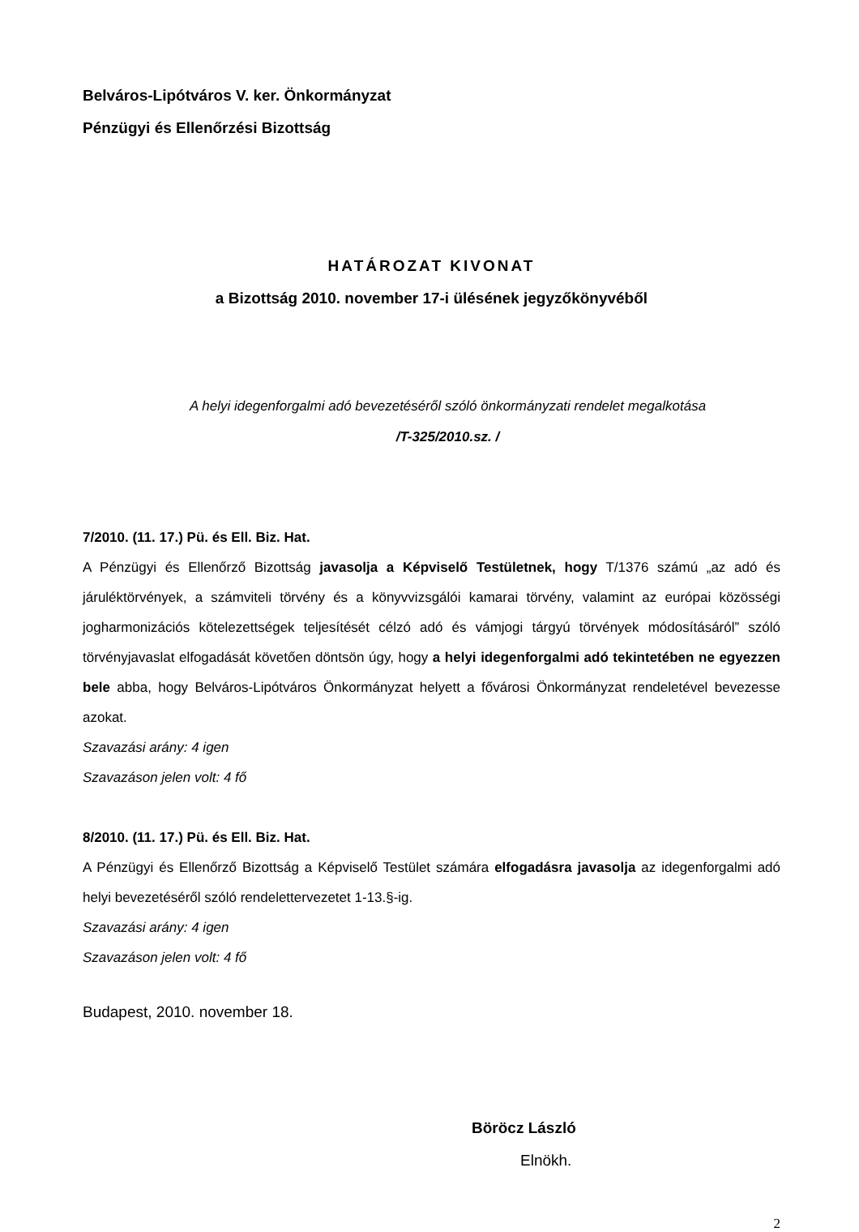Belváros-Lipótváros V. ker. Önkormányzat
Pénzügyi és Ellenőrzési Bizottság
HATÁROZAT KIVONAT
a Bizottság 2010. november 17-i ülésének jegyzőkönyvéből
A helyi idegenforgalmi adó bevezetéséről szóló önkormányzati rendelet megalkotása
/T-325/2010.sz. /
7/2010. (11. 17.) Pü. és Ell. Biz. Hat.
A Pénzügyi és Ellenőrző Bizottság javasolja a Képviselő Testületnek, hogy T/1376 számú „az adó és járuléktörvények, a számviteli törvény és a könyvvizsgálói kamarai törvény, valamint az európai közösségi jogharmonizációs kötelezettségek teljesítését célzó adó és vámjogi tárgyú törvények módosításáról” szóló törvényjavaslat elfogadását követően döntsön úgy, hogy a helyi idegenforgalmi adó tekintetében ne egyezzen bele abba, hogy Belváros-Lipótváros Önkormányzat helyett a fővárosi Önkormányzat rendeletével bevezesse azokat.
Szavazási arány: 4 igen
Szavazáson jelen volt: 4 fő
8/2010. (11. 17.) Pü. és Ell. Biz. Hat.
A Pénzügyi és Ellenőrző Bizottság a Képviselő Testület számára elfogadásra javasolja az idegenforgalmi adó helyi bevezetéséről szóló rendelettervezetet 1-13.§-ig.
Szavazási arány: 4 igen
Szavazáson jelen volt: 4 fő
Budapest, 2010. november 18.
Böröcz László
Elnökh.
2